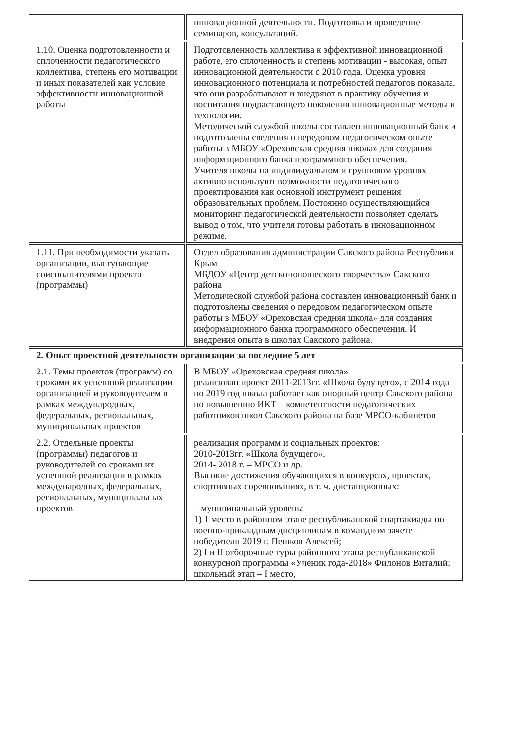| | инновационной деятельности. Подготовка и проведение семинаров, консультаций. |
| 1.10. Оценка подготовленности и сплоченности педагогического коллектива, степень его мотивации и иных показателей как условие эффективности инновационной работы | Подготовленность коллектива к эффективной инновационной работе, его сплоченность и степень мотивации - высокая, опыт инновационной деятельности с 2010 года. Оценка уровня инновационного потенциала и потребностей педагогов показала, что они разрабатывают и внедряют в практику обучения и воспитания подрастающего поколения инновационные методы и технологии. Методической службой школы составлен инновационный банк и подготовлены сведения о передовом педагогическом опыте работы в МБОУ «Ореховская средняя школа» для создания информационного банка программного обеспечения. Учителя школы на индивидуальном и групповом уровнях активно используют возможности педагогического проектирования как основной инструмент решения образовательных проблем. Постоянно осуществляющийся мониторинг педагогической деятельности позволяет сделать вывод о том, что учителя готовы работать в инновационном режиме. |
| 1.11. При необходимости указать организации, выступающие соисполнителями проекта (программы) | Отдел образования администрации Сакского района Республики Крым МБДОУ «Центр детско-юношеского творчества» Сакского района Методической службой района составлен инновационный банк и подготовлены сведения о передовом педагогическом опыте работы в МБОУ «Ореховская средняя школа» для создания информационного банка программного обеспечения. И внедрения опыта в школах Сакского района. |
| 2. Опыт проектной деятельности организации за последние 5 лет | |
| 2.1. Темы проектов (программ) со сроками их успешной реализации организацией и руководителем в рамках международных, федеральных, региональных, муниципальных проектов | В МБОУ «Ореховская средняя школа» реализован проект 2011-2013гг. «Школа будущего», с 2014 года по 2019 год школа работает как опорный центр Сакского района по повышению ИКТ – компетентности педагогических работников школ Сакского района на базе МРСО-кабинетов |
| 2.2. Отдельные проекты (программы) педагогов и руководителей со сроками их успешной реализации в рамках международных, федеральных, региональных, муниципальных проектов | реализация программ и социальных проектов: 2010-2013гг. «Школа будущего», 2014- 2018 г. – МРСО и др. Высокие достижения обучающихся в конкурсах, проектах, спортивных соревнованиях, в т. ч. дистанционных: – муниципальный уровень: 1) 1 место в районном этапе республиканской спартакиады по военно-прикладным дисциплинам в командном зачете – победители 2019 г. Пешков Алексей; 2) I и II отборочные туры районного этапа республиканской конкурсной программы «Ученик года-2018» Филонов Виталий: школьный этап – I место, |